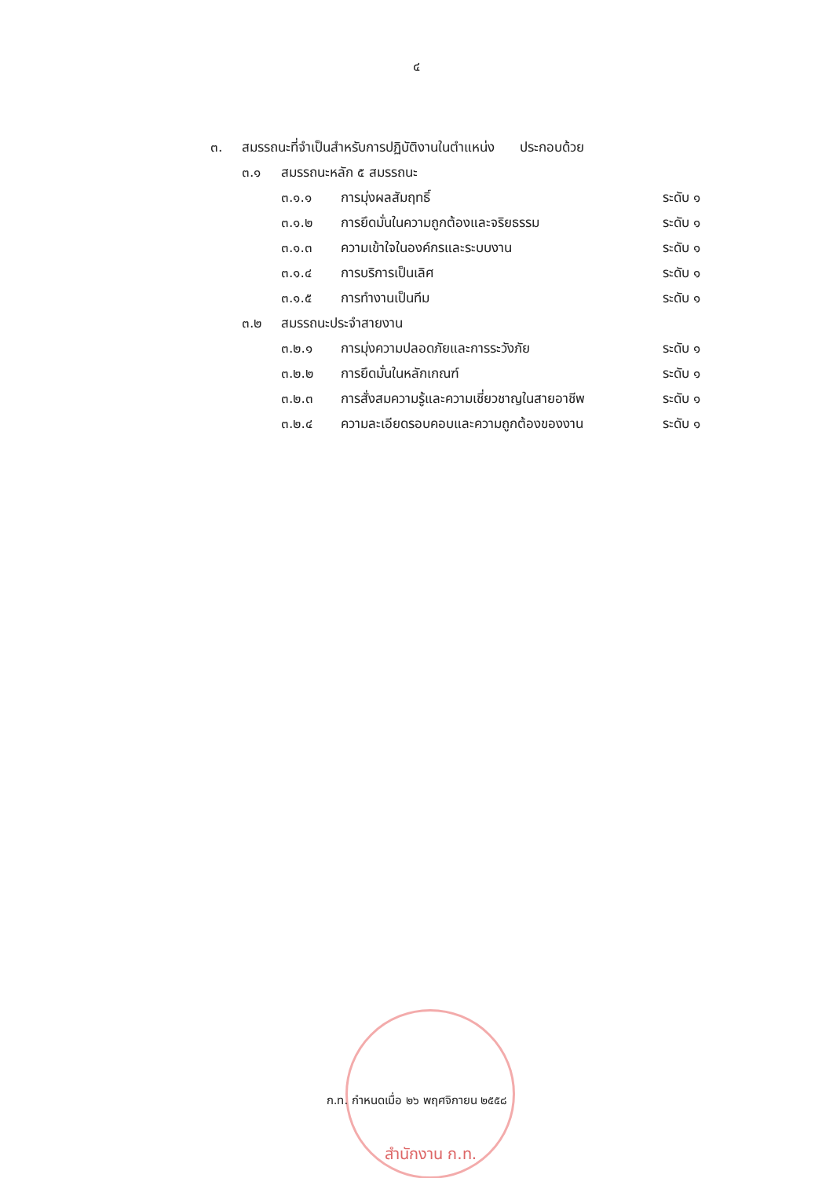๔
๓. สมรรถนะที่จำเป็นสำหรับการปฏิบัติงานในตำแหน่ง ประกอบด้วย
๓.๑ สมรรถนะหลัก ๕ สมรรถนะ
๓.๑.๑ การมุ่งผลสัมฤทธิ์ ระดับ ๑
๓.๑.๒ การยึดมั่นในความถูกต้องและจริยธรรม ระดับ ๑
๓.๑.๓ ความเข้าใจในองค์กรและระบบงาน ระดับ ๑
๓.๑.๔ การบริการเป็นเลิศ ระดับ ๑
๓.๑.๕ การทำงานเป็นทีม ระดับ ๑
๓.๒ สมรรถนะประจำสายงาน
๓.๒.๑ การมุ่งความปลอดภัยและการระวังภัย ระดับ ๑
๓.๒.๒ การยึดมั่นในหลักเกณฑ์ ระดับ ๑
๓.๒.๓ การสั่งสมความรู้และความเชี่ยวชาญในสายอาชีพ ระดับ ๑
๓.๒.๔ ความละเอียดรอบคอบและความถูกต้องของงาน ระดับ ๑
ก.ท. กำหนดเมื่อ ๒๖ พฤศจิกายน ๒๕๕๘
สำนักงาน ก.ท.